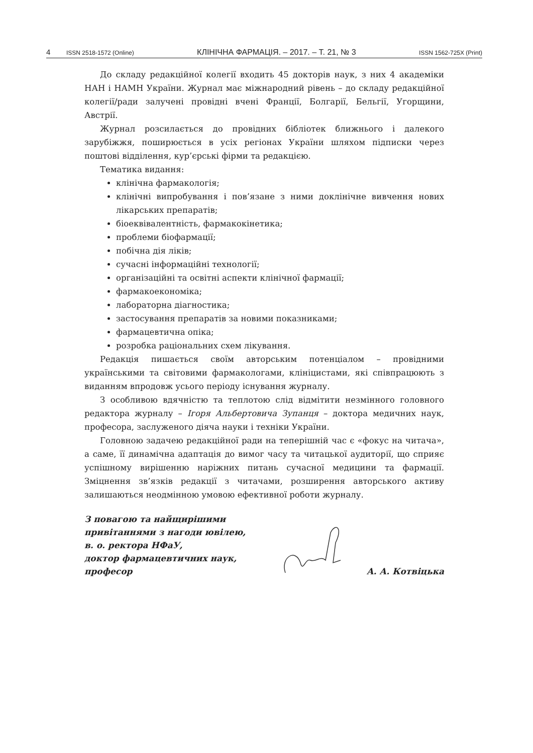4 ISSN 2518-1572 (Online) КЛІНІЧНА ФАРМАЦІЯ. – 2017. – Т. 21, № 3 ISSN 1562-725X (Print)
До складу редакційної колегії входить 45 докторів наук, з них 4 академіки НАН і НАМН України. Журнал має міжнародний рівень – до складу редакційної колегії/ради залучені провідні вчені Франції, Болгарії, Бельгії, Угорщини, Австрії.
Журнал розсилається до провідних бібліотек ближнього і далекого зарубіжжя, поширюється в усіх регіонах України шляхом підписки через поштові відділення, кур’єрські фірми та редакцією.
Тематика видання:
клінічна фармакологія;
клінічні випробування і пов’язане з ними доклінічне вивчення нових лікарських препаратів;
біоеквівалентність, фармакокінетика;
проблеми біофармації;
побічна дія ліків;
сучасні інформаційні технології;
організаційні та освітні аспекти клінічної фармації;
фармакоекономіка;
лабораторна діагностика;
застосування препаратів за новими показниками;
фармацевтична опіка;
розробка раціональних схем лікування.
Редакція пишається своїм авторським потенціалом – провідними українськими та світовими фармакологами, клініцистами, які співпрацюють з виданням впродовж усього періоду існування журналу.
З особливою вдячністю та теплотою слід відмітити незмінного головного редактора журналу – Ігоря Альбертовича Зупанця – доктора медичних наук, професора, заслуженого діяча науки і техніки України.
Головною задачею редакційної ради на теперішній час є «фокус на читача», а саме, її динамічна адаптація до вимог часу та читацької аудиторії, що сприяє успішному вирішенню наріжних питань сучасної медицини та фармації. Зміцнення зв’язків редакції з читачами, розширення авторського активу залишаються неодмінною умовою ефективної роботи журналу.
З повагою та найщирішими
привітаннями з нагоди ювілею,
в. о. ректора НФаУ,
доктор фармацевтичних наук,
професор
А. А. Котвіцька